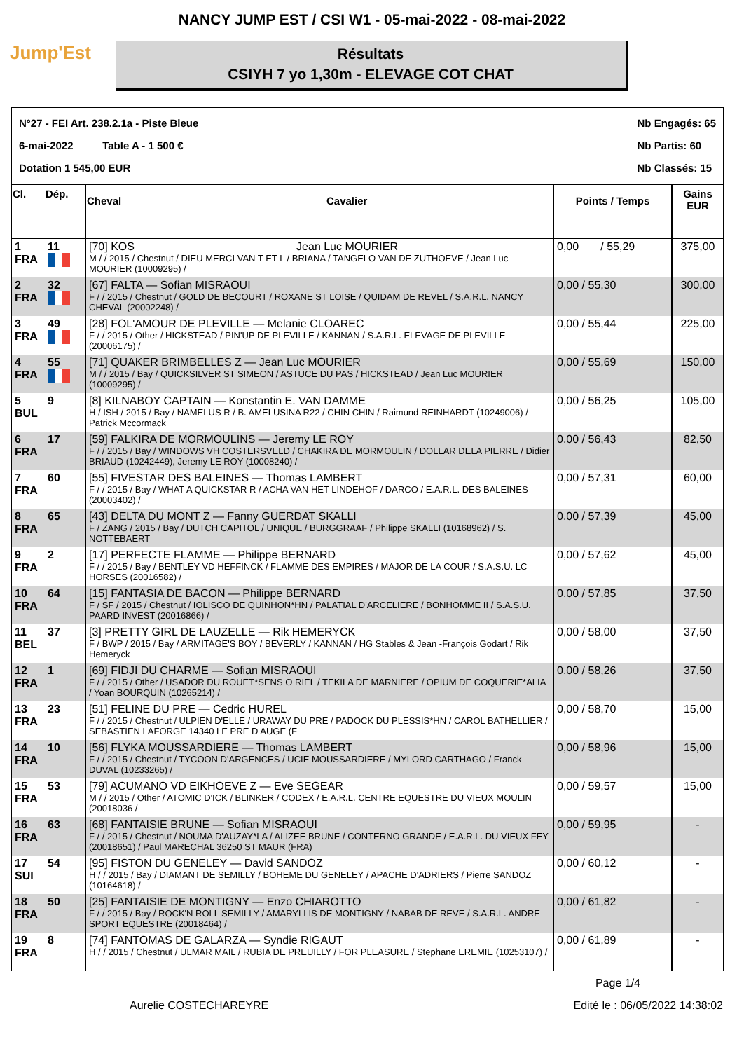NANCY JUMP EST / CSI W1 - 05-mai-2022 - 08-mai-2022
Jump'Est
Résultats
CSIYH 7 yo 1,30m - ELEVAGE COT CHAT
N°27 - FEI Art. 238.2.1a - Piste Bleue
6-mai-2022 Table A - 1 500 €
Dotation 1 545,00 EUR
Nb Engagés: 65
Nb Partis: 60
Nb Classés: 15
| Cl. | Dép. | Cheval | Cavalier | Points / Temps | Gains EUR |
| --- | --- | --- | --- | --- | --- |
| 1 FRA | 11 | [70] KOS Jean Luc MOURIER M / / 2015 / Chestnut / DIEU MERCI VAN T ET L / BRIANA / TANGELO VAN DE ZUTHOEVE / Jean Luc MOURIER (10009295) / | | 0,00 / 55,29 | 375,00 |
| 2 FRA | 32 | [67] FALTA — Sofian MISRAOUI F / / 2015 / Chestnut / GOLD DE BECOURT / ROXANE ST LOISE / QUIDAM DE REVEL / S.A.R.L. NANCY CHEVAL (20002248) / | | 0,00 / 55,30 | 300,00 |
| 3 FRA | 49 | [28] FOL'AMOUR DE PLEVILLE — Melanie CLOAREC F / / 2015 / Other / HICKSTEAD / PIN'UP DE PLEVILLE / KANNAN / S.A.R.L. ELEVAGE DE PLEVILLE (20006175) / | | 0,00 / 55,44 | 225,00 |
| 4 FRA | 55 | [71] QUAKER BRIMBELLES Z — Jean Luc MOURIER M / / 2015 / Bay / QUICKSILVER ST SIMEON / ASTUCE DU PAS / HICKSTEAD / Jean Luc MOURIER (10009295) / | | 0,00 / 55,69 | 150,00 |
| 5 BUL | 9 | [8] KILNABOY CAPTAIN — Konstantin E. VAN DAMME H / ISH / 2015 / Bay / NAMELUS R / B. AMELUSINA R22 / CHIN CHIN / Raimund REINHARDT (10249006) / Patrick Mccormack | | 0,00 / 56,25 | 105,00 |
| 6 FRA | 17 | [59] FALKIRA DE MORMOULINS — Jeremy LE ROY F / / 2015 / Bay / WINDOWS VH COSTERSVELD / CHAKIRA DE MORMOULIN / DOLLAR DELA PIERRE / Didier BRIAUD (10242449), Jeremy LE ROY (10008240) / | | 0,00 / 56,43 | 82,50 |
| 7 FRA | 60 | [55] FIVESTAR DES BALEINES — Thomas LAMBERT F / / 2015 / Bay / WHAT A QUICKSTAR R / ACHA VAN HET LINDEHOF / DARCO / E.A.R.L. DES BALEINES (20003402) / | | 0,00 / 57,31 | 60,00 |
| 8 FRA | 65 | [43] DELTA DU MONT Z — Fanny GUERDAT SKALLI F / ZANG / 2015 / Bay / DUTCH CAPITOL / UNIQUE / BURGGRAAF / Philippe SKALLI (10168962) / S. NOTTEBAERT | | 0,00 / 57,39 | 45,00 |
| 9 FRA | 2 | [17] PERFECTE FLAMME — Philippe BERNARD F / / 2015 / Bay / BENTLEY VD HEFFINCK / FLAMME DES EMPIRES / MAJOR DE LA COUR / S.A.S.U. LC HORSES (20016582) / | | 0,00 / 57,62 | 45,00 |
| 10 FRA | 64 | [15] FANTASIA DE BACON — Philippe BERNARD F / SF / 2015 / Chestnut / IOLISCO DE QUINHON*HN / PALATIAL D'ARCELIERE / BONHOMME II / S.A.S.U. PAARD INVEST (20016866) / | | 0,00 / 57,85 | 37,50 |
| 11 BEL | 37 | [3] PRETTY GIRL DE LAUZELLE — Rik HEMERYCK F / BWP / 2015 / Bay / ARMITAGE'S BOY / BEVERLY / KANNAN / HG Stables & Jean -François Godart / Rik Hemeryck | | 0,00 / 58,00 | 37,50 |
| 12 FRA | 1 | [69] FIDJI DU CHARME — Sofian MISRAOUI F / / 2015 / Other / USADOR DU ROUET*SENS O RIEL / TEKILA DE MARNIERE / OPIUM DE COQUERIE*ALIA / Yoan BOURQUIN (10265214) / | | 0,00 / 58,26 | 37,50 |
| 13 FRA | 23 | [51] FELINE DU PRE — Cedric HUREL F / / 2015 / Chestnut / ULPIEN D'ELLE / URAWAY DU PRE / PADOCK DU PLESSIS*HN / CAROL BATHELLIER / SEBASTIEN LAFORGE 14340 LE PRE D AUGE (F | | 0,00 / 58,70 | 15,00 |
| 14 FRA | 10 | [56] FLYKA MOUSSARDIERE — Thomas LAMBERT F / / 2015 / Chestnut / TYCOON D'ARGENCES / UCIE MOUSSARDIERE / MYLORD CARTHAGO / Franck DUVAL (10233265) / | | 0,00 / 58,96 | 15,00 |
| 15 FRA | 53 | [79] ACUMANO VD EIKHOEVE Z — Eve SEGEAR M / / 2015 / Other / ATOMIC D'ICK / BLINKER / CODEX / E.A.R.L. CENTRE EQUESTRE DU VIEUX MOULIN (20018036 / | | 0,00 / 59,57 | 15,00 |
| 16 FRA | 63 | [68] FANTAISIE BRUNE — Sofian MISRAOUI F / / 2015 / Chestnut / NOUMA D'AUZAY*LA / ALIZEE BRUNE / CONTERNO GRANDE / E.A.R.L. DU VIEUX FEY (20018651) / Paul MARECHAL 36250 ST MAUR (FRA) | | 0,00 / 59,95 | - |
| 17 SUI | 54 | [95] FISTON DU GENELEY — David SANDOZ H / / 2015 / Bay / DIAMANT DE SEMILLY / BOHEME DU GENELEY / APACHE D'ADRIERS / Pierre SANDOZ (10164618) / | | 0,00 / 60,12 | - |
| 18 FRA | 50 | [25] FANTAISIE DE MONTIGNY — Enzo CHIAROTTO F / / 2015 / Bay / ROCK'N ROLL SEMILLY / AMARYLLIS DE MONTIGNY / NABAB DE REVE / S.A.R.L. ANDRE SPORT EQUESTRE (20018464) / | | 0,00 / 61,82 | - |
| 19 FRA | 8 | [74] FANTOMAS DE GALARZA — Syndie RIGAUT H / / 2015 / Chestnut / ULMAR MAIL / RUBIA DE PREUILLY / FOR PLEASURE / Stephane EREMIE (10253107) / | | 0,00 / 61,89 | - |
Page 1/4
Aurelie COSTECHAREYRE Edité le : 06/05/2022 14:38:02